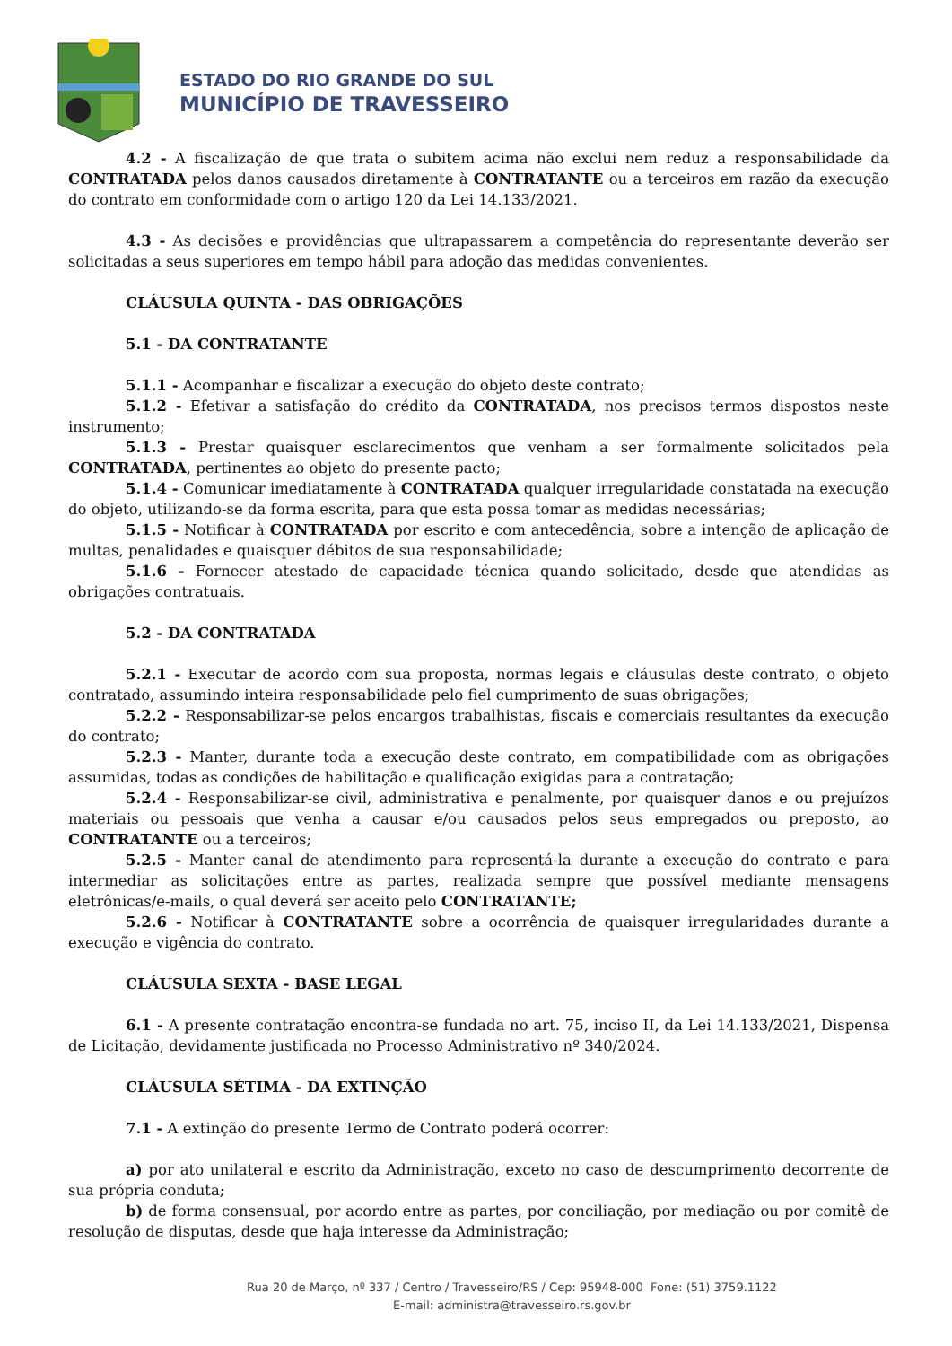ESTADO DO RIO GRANDE DO SUL
MUNICÍPIO DE TRAVESSEIRO
4.2 - A fiscalização de que trata o subitem acima não exclui nem reduz a responsabilidade da CONTRATADA pelos danos causados diretamente à CONTRATANTE ou a terceiros em razão da execução do contrato em conformidade com o artigo 120 da Lei 14.133/2021.
4.3 - As decisões e providências que ultrapassarem a competência do representante deverão ser solicitadas a seus superiores em tempo hábil para adoção das medidas convenientes.
CLÁUSULA QUINTA - DAS OBRIGAÇÕES
5.1 - DA CONTRATANTE
5.1.1 - Acompanhar e fiscalizar a execução do objeto deste contrato;
5.1.2 - Efetivar a satisfação do crédito da CONTRATADA, nos precisos termos dispostos neste instrumento;
5.1.3 - Prestar quaisquer esclarecimentos que venham a ser formalmente solicitados pela CONTRATADA, pertinentes ao objeto do presente pacto;
5.1.4 - Comunicar imediatamente à CONTRATADA qualquer irregularidade constatada na execução do objeto, utilizando-se da forma escrita, para que esta possa tomar as medidas necessárias;
5.1.5 - Notificar à CONTRATADA por escrito e com antecedência, sobre a intenção de aplicação de multas, penalidades e quaisquer débitos de sua responsabilidade;
5.1.6 - Fornecer atestado de capacidade técnica quando solicitado, desde que atendidas as obrigações contratuais.
5.2 - DA CONTRATADA
5.2.1 - Executar de acordo com sua proposta, normas legais e cláusulas deste contrato, o objeto contratado, assumindo inteira responsabilidade pelo fiel cumprimento de suas obrigações;
5.2.2 - Responsabilizar-se pelos encargos trabalhistas, fiscais e comerciais resultantes da execução do contrato;
5.2.3 - Manter, durante toda a execução deste contrato, em compatibilidade com as obrigações assumidas, todas as condições de habilitação e qualificação exigidas para a contratação;
5.2.4 - Responsabilizar-se civil, administrativa e penalmente, por quaisquer danos e ou prejuízos materiais ou pessoais que venha a causar e/ou causados pelos seus empregados ou preposto, ao CONTRATANTE ou a terceiros;
5.2.5 - Manter canal de atendimento para representá-la durante a execução do contrato e para intermediar as solicitações entre as partes, realizada sempre que possível mediante mensagens eletrônicas/e-mails, o qual deverá ser aceito pelo CONTRATANTE;
5.2.6 - Notificar à CONTRATANTE sobre a ocorrência de quaisquer irregularidades durante a execução e vigência do contrato.
CLÁUSULA SEXTA - BASE LEGAL
6.1 - A presente contratação encontra-se fundada no art. 75, inciso II, da Lei 14.133/2021, Dispensa de Licitação, devidamente justificada no Processo Administrativo nº 340/2024.
CLÁUSULA SÉTIMA - DA EXTINÇÃO
7.1 - A extinção do presente Termo de Contrato poderá ocorrer:
a) por ato unilateral e escrito da Administração, exceto no caso de descumprimento decorrente de sua própria conduta;
b) de forma consensual, por acordo entre as partes, por conciliação, por mediação ou por comitê de resolução de disputas, desde que haja interesse da Administração;
Rua 20 de Março, nº 337 / Centro / Travesseiro/RS / Cep: 95948-000 Fone: (51) 3759.1122
E-mail: administra@travesseiro.rs.gov.br